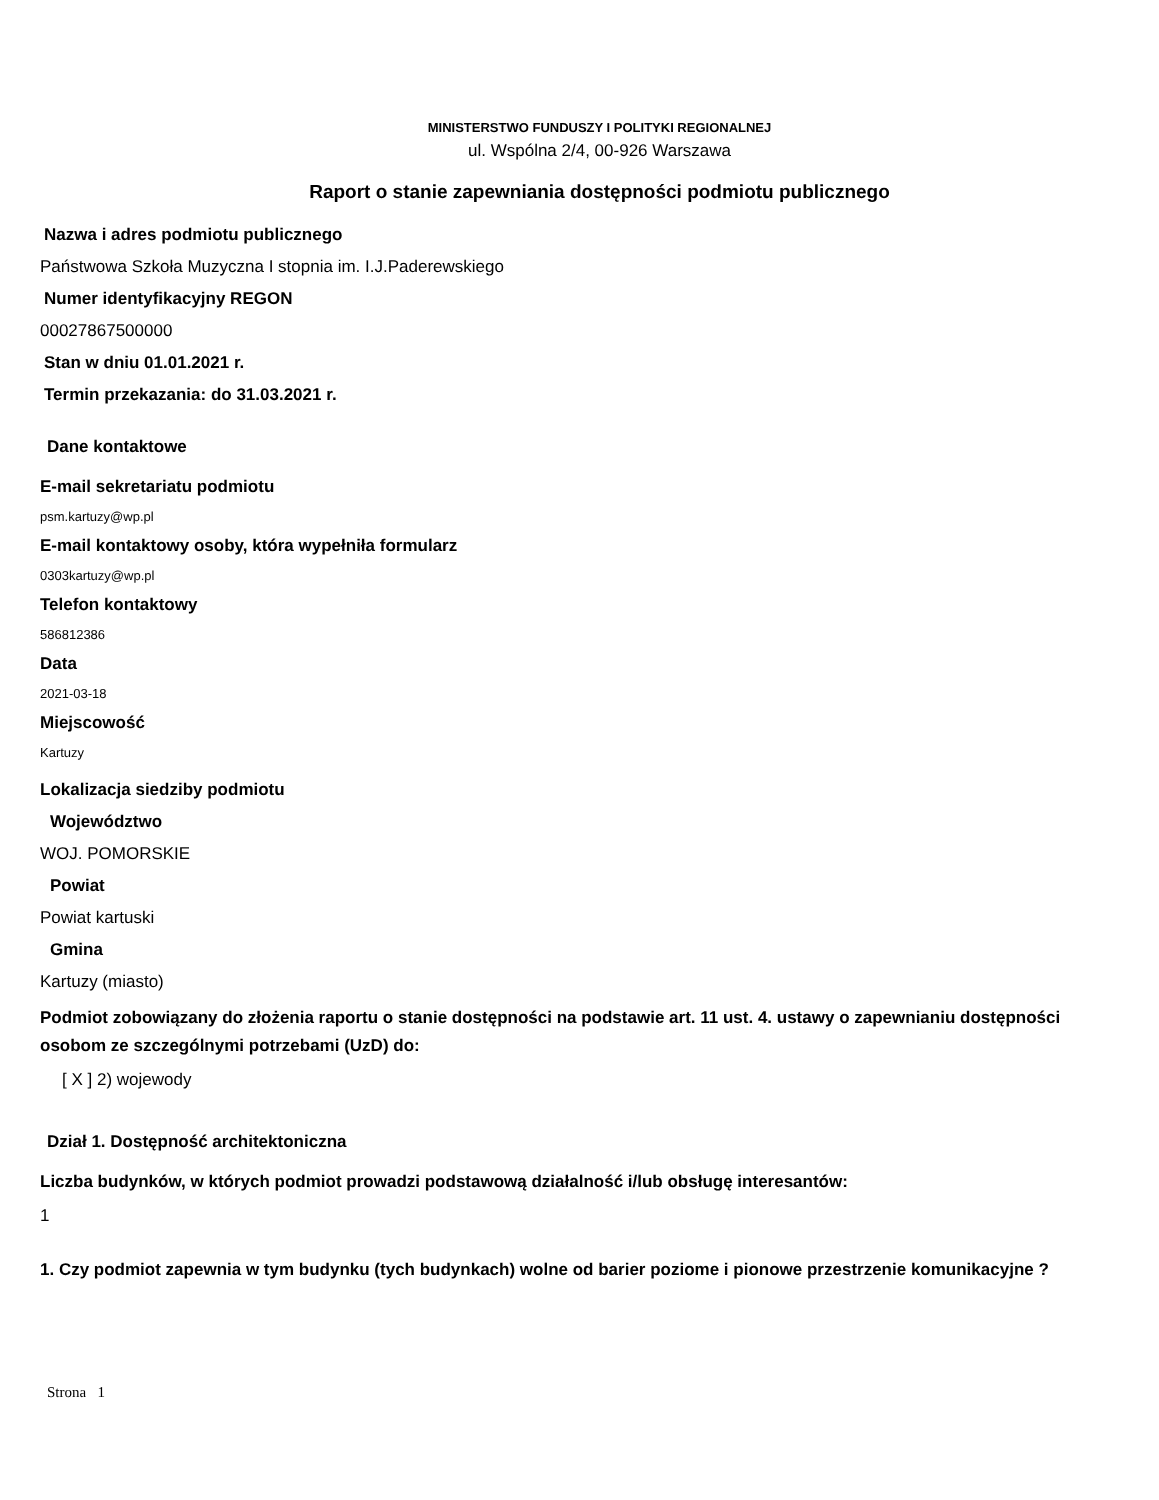MINISTERSTWO FUNDUSZY I POLITYKI REGIONALNEJ
ul. Wspólna 2/4, 00-926 Warszawa
Raport o stanie zapewniania dostępności podmiotu publicznego
Nazwa i adres podmiotu publicznego
Państwowa Szkoła Muzyczna I stopnia im. I.J.Paderewskiego
Numer identyfikacyjny REGON
00027867500000
Stan w dniu 01.01.2021 r.
Termin przekazania: do 31.03.2021 r.
Dane kontaktowe
E-mail sekretariatu podmiotu
psm.kartuzy@wp.pl
E-mail kontaktowy osoby, która wypełniła formularz
0303kartuzy@wp.pl
Telefon kontaktowy
586812386
Data
2021-03-18
Miejscowość
Kartuzy
Lokalizacja siedziby podmiotu
Województwo
WOJ. POMORSKIE
Powiat
Powiat kartuski
Gmina
Kartuzy (miasto)
Podmiot zobowiązany do złożenia raportu o stanie dostępności na podstawie art. 11 ust. 4. ustawy o zapewnianiu dostępności osobom ze szczególnymi potrzebami (UzD) do:
[ X ] 2) wojewody
Dział 1. Dostępność architektoniczna
Liczba budynków, w których podmiot prowadzi podstawową działalność i/lub obsługę interesantów:
1
1. Czy podmiot zapewnia w tym budynku (tych budynkach) wolne od barier poziome i pionowe przestrzenie komunikacyjne ?
Strona 1